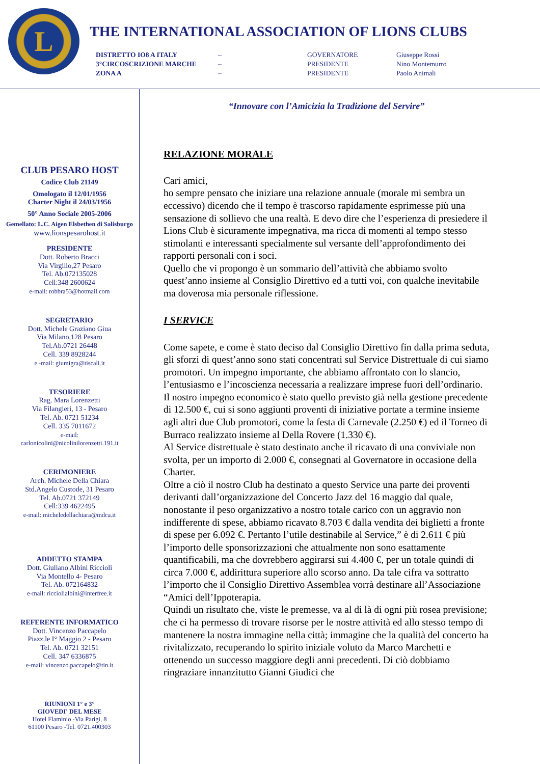L
THE INTERNATIONAL ASSOCIATION OF LIONS CLUBS
| DISTRETTO IO8 A ITALY | – | GOVERNATORE | Giuseppe Rossi |
| 3°CIRCOSCRIZIONE MARCHE | – | PRESIDENTE | Nino Montemurro |
| ZONA A | – | PRESIDENTE | Paolo Animali |
CLUB PESARO HOST
Codice Club 21149
Omologato il 12/01/1956
Charter Night il 24/03/1956
50° Anno Sociale 2005-2006
Gemellato: L.C. Aigen Elsbethen di Salisburgo
www.lionspesarohost.it
PRESIDENTE
Dott. Roberto Bracci
Via Virgilio,27 Pesaro
Tel. Ab.072135028
Cell:348 2600624
e-mail: robbra53@hotmail.com
SEGRETARIO
Dott. Michele Graziano Giua
Via Milano,128 Pesaro
Tel.Ab.0721 26448
Cell. 339 8928244
e -mail: giumigra@tiscali.it
TESORIERE
Rag. Mara Lorenzetti
Via Filangieri, 13 - Pesaro
Tel. Ab. 0721 51234
Cell. 335 7011672
e-mail:
carlonicolini@nicolinilorenzetti.191.it
CERIMONIERE
Arch. Michele Della Chiara
Std.Angelo Custode, 31 Pesaro
Tel. Ab.0721 372149
Cell:339 4622495
e-mail: micheledellachiara@mdca.it
ADDETTO STAMPA
Dott. Giuliano Albini Riccioli
Via Montello 4- Pesaro
Tel. Ab. 072164832
e-mail: ricciolialbini@interfree.it
REFERENTE INFORMATICO
Dott. Vincenzo Paccapelo
Piazz.le I° Maggio 2 - Pesaro
Tel. Ab. 0721 32151
Cell. 347 6336875
e-mail: vincenzo.paccapelo@tin.it
RIUNIONI 1° e 3°
GIOVEDI' DEL MESE
Hotel Flaminio -Via Parigi, 8
61100 Pesaro -Tel. 0721.400303
“Innovare con l’Amicizia la Tradizione del Servire”
RELAZIONE MORALE
Cari amici,
ho sempre pensato che iniziare una relazione annuale (morale mi sembra un eccessivo) dicendo che il tempo è trascorso rapidamente esprimesse più una sensazione di sollievo che una realtà. E devo dire che l’esperienza di presiedere il Lions Club è sicuramente impegnativa, ma ricca di momenti al tempo stesso stimolanti e interessanti specialmente sul versante dell’approfondimento dei rapporti personali con i soci.
Quello che vi propongo è un sommario dell’attività che abbiamo svolto quest’anno insieme al Consiglio Direttivo ed a tutti voi, con qualche inevitabile ma doverosa mia personale riflessione.
I SERVICE
Come sapete, e come è stato deciso dal Consiglio Direttivo fin dalla prima seduta, gli sforzi di quest’anno sono stati concentrati sul Service Distrettuale di cui siamo promotori. Un impegno importante, che abbiamo affrontato con lo slancio, l’entusiasmo e l’incoscienza necessaria a realizzare imprese fuori dell’ordinario.
Il nostro impegno economico è stato quello previsto già nella gestione precedente di 12.500 €, cui si sono aggiunti proventi di iniziative portate a termine insieme agli altri due Club promotori, come la festa di Carnevale (2.250 €) ed il Torneo di Burraco realizzato insieme al Della Rovere (1.330 €).
Al Service distrettuale è stato destinato anche il ricavato di una conviviale non svolta, per un importo di 2.000 €, consegnati al Governatore in occasione della Charter.
Oltre a ciò il nostro Club ha destinato a questo Service una parte dei proventi derivanti dall’organizzazione del Concerto Jazz del 16 maggio dal quale, nonostante il peso organizzativo a nostro totale carico con un aggravio non indifferente di spese, abbiamo ricavato 8.703 € dalla vendita dei biglietti a fronte di spese per 6.092 €. Pertanto l’utile destinabile al Service,” è di 2.611 € più l’importo delle sponsorizzazioni che attualmente non sono esattamente quantificabili, ma che dovrebbero aggirarsi sui 4.400 €, per un totale quindi di circa 7.000 €, addirittura superiore allo scorso anno. Da tale cifra va sottratto l’importo che il Consiglio Direttivo Assemblea vorrà destinare all’Associazione “Amici dell’Ippoterapia.
Quindi un risultato che, viste le premesse, va al di là di ogni più rosea previsione; che ci ha permesso di trovare risorse per le nostre attività ed allo stesso tempo di mantenere la nostra immagine nella città; immagine che la qualità del concerto ha rivitalizzato, recuperando lo spirito iniziale voluto da Marco Marchetti e ottenendo un successo maggiore degli anni precedenti. Di ciò dobbiamo ringraziare innanzitutto Gianni Giudici che